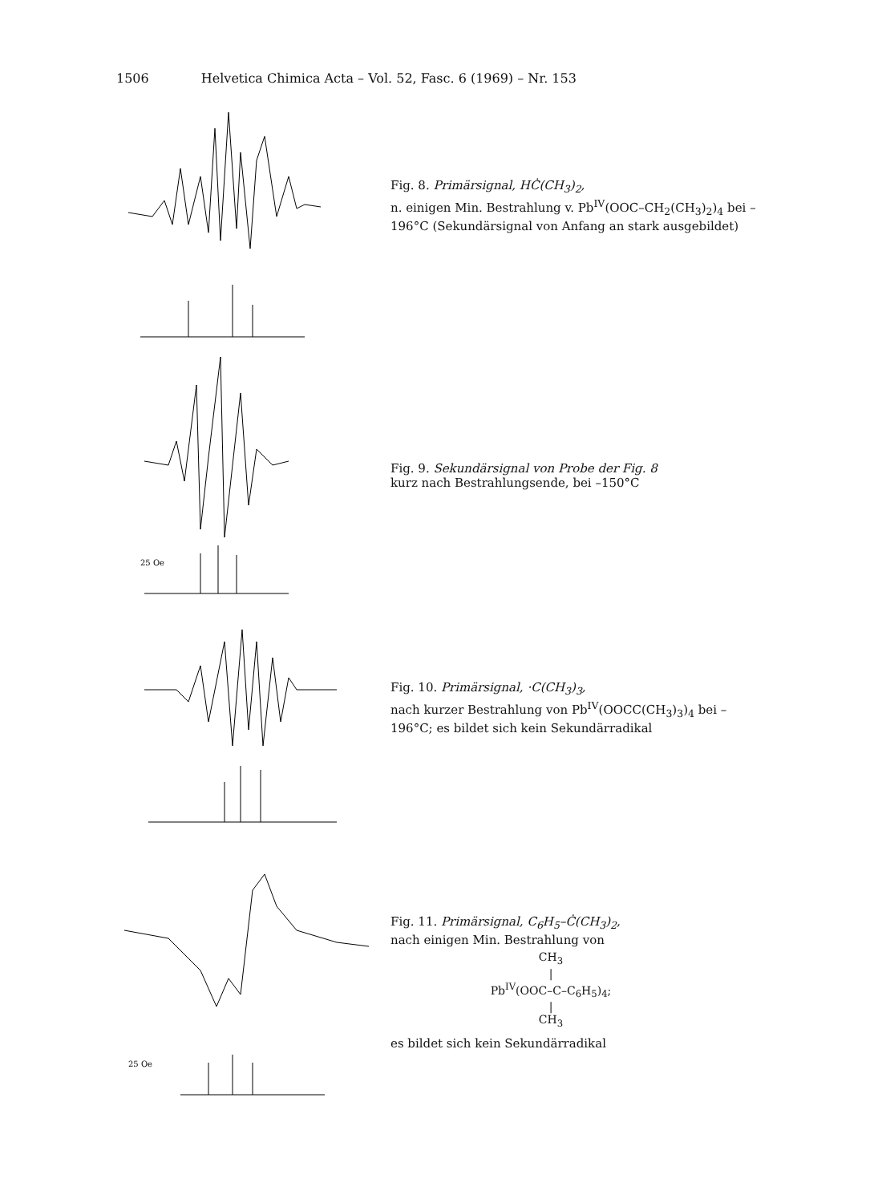1506 Helvetica Chimica Acta – Vol. 52, Fasc. 6 (1969) – Nr. 153
Fig. 8. Primärsignal, HĊ(CH<sub>3</sub>)<sub>2</sub>,
n. einigen Min. Bestrahlung v. Pb<sup>IV</sup>(OOC–CH<sub>2</sub>(CH<sub>3</sub>)<sub>2</sub>)<sub>4</sub> bei –196°C (Sekundärsignal von Anfang an stark ausgebildet)
25 Oe
Fig. 9. Sekundärsignal von Probe der Fig. 8
kurz nach Bestrahlungsende, bei –150°C
Fig. 10. Primärsignal, ·C(CH<sub>3</sub>)<sub>3</sub>,
nach kurzer Bestrahlung von Pb<sup>IV</sup>(OOCC(CH<sub>3</sub>)<sub>3</sub>)<sub>4</sub> bei –196°C; es bildet sich kein Sekundärradikal
25 Oe
Fig. 11. Primärsignal, C<sub>6</sub>H<sub>5</sub>–Ċ(CH<sub>3</sub>)<sub>2</sub>,
nach einigen Min. Bestrahlung von
CH<sub>3</sub>
|
Pb<sup>IV</sup>(OOC–C–C<sub>6</sub>H<sub>5</sub>)<sub>4</sub>;
|
CH<sub>3</sub>
es bildet sich kein Sekundärradikal